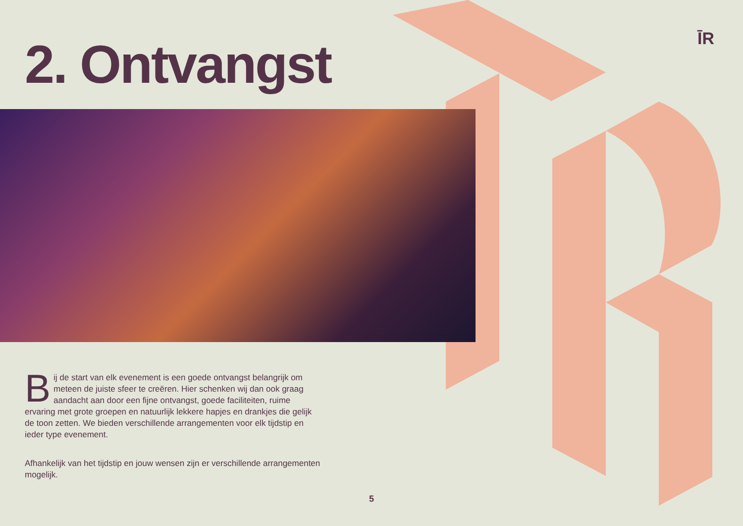ĪR
2. Ontvangst
Bij de start van elk evenement is een goede ontvangst belangrijk om meteen de juiste sfeer te creëren. Hier schenken wij dan ook graag aandacht aan door een fijne ontvangst, goede faciliteiten, ruime ervaring met grote groepen en natuurlijk lekkere hapjes en drankjes die gelijk de toon zetten. We bieden verschillende arrangementen voor elk tijdstip en ieder type evenement.
Afhankelijk van het tijdstip en jouw wensen zijn er verschillende arrangementen mogelijk.
5